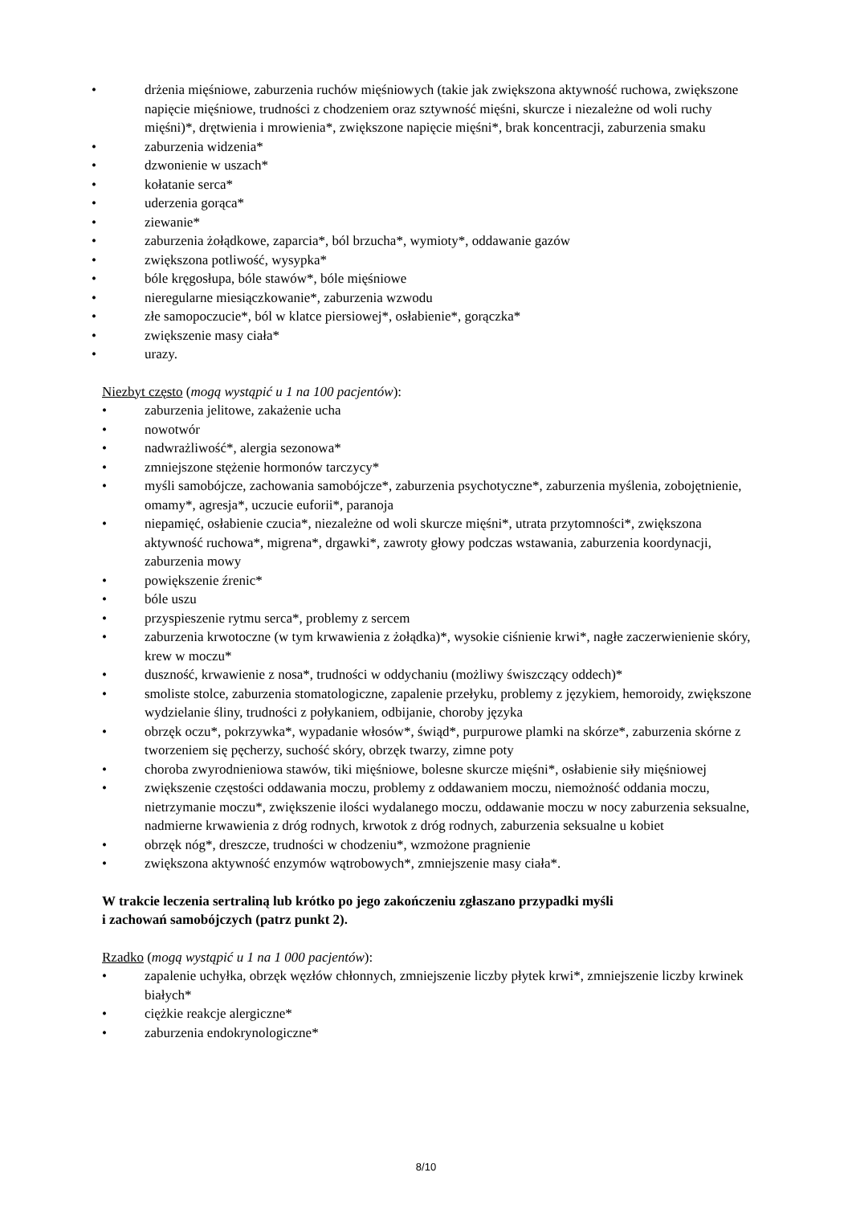• drżenia mięśniowe, zaburzenia ruchów mięśniowych (takie jak zwiększona aktywność ruchowa, zwiększone napięcie mięśniowe, trudności z chodzeniem oraz sztywność mięśni, skurcze i niezależne od woli ruchy mięśni)*, drętwienia i mrowienia*, zwiększone napięcie mięśni*, brak koncentracji, zaburzenia smaku
• zaburzenia widzenia*
• dzwonienie w uszach*
• kołatanie serca*
• uderzenia gorąca*
• ziewanie*
• zaburzenia żołądkowe, zaparcia*, ból brzucha*, wymioty*, oddawanie gazów
• zwiększona potliwość, wysypka*
• bóle kręgosłupa, bóle stawów*, bóle mięśniowe
• nieregularne miesiączkowanie*, zaburzenia wzwodu
• złe samopoczucie*, ból w klatce piersiowej*, osłabienie*, gorączka*
• zwiększenie masy ciała*
• urazy.
Niezbyt często (mogą wystąpić u 1 na 100 pacjentów):
• zaburzenia jelitowe, zakażenie ucha
• nowotwór
• nadwrażliwość*, alergia sezonowa*
• zmniejszone stężenie hormonów tarczycy*
• myśli samobójcze, zachowania samobójcze*, zaburzenia psychotyczne*, zaburzenia myślenia, zobojętnienie, omamy*, agresja*, uczucie euforii*, paranoja
• niepamięć, osłabienie czucia*, niezależne od woli skurcze mięśni*, utrata przytomności*, zwiększona aktywność ruchowa*, migrena*, drgawki*, zawroty głowy podczas wstawania, zaburzenia koordynacji, zaburzenia mowy
• powiększenie źrenic*
• bóle uszu
• przyspieszenie rytmu serca*, problemy z sercem
• zaburzenia krwotoczne (w tym krwawienia z żołądka)*, wysokie ciśnienie krwi*, nagłe zaczerwienienie skóry, krew w moczu*
• duszność, krwawienie z nosa*, trudności w oddychaniu (możliwy świszczący oddech)*
• smoliste stolce, zaburzenia stomatologiczne, zapalenie przełyku, problemy z językiem, hemoroidy, zwiększone wydzielanie śliny, trudności z połykaniem, odbijanie, choroby języka
• obrzęk oczu*, pokrzywka*, wypadanie włosów*, świąd*, purpurowe plamki na skórze*, zaburzenia skórne z tworzeniem się pęcherzy, suchość skóry, obrzęk twarzy, zimne poty
• choroba zwyrodnieniowa stawów, tiki mięśniowe, bolesne skurcze mięśni*, osłabienie siły mięśniowej
• zwiększenie częstości oddawania moczu, problemy z oddawaniem moczu, niemożność oddania moczu, nietrzymanie moczu*, zwiększenie ilości wydalanego moczu, oddawanie moczu w nocy zaburzenia seksualne, nadmierne krwawienia z dróg rodnych, krwotok z dróg rodnych, zaburzenia seksualne u kobiet
• obrzęk nóg*, dreszcze, trudności w chodzeniu*, wzmożone pragnienie
• zwiększona aktywność enzymów wątrobowych*, zmniejszenie masy ciała*.
W trakcie leczenia sertraliną lub krótko po jego zakończeniu zgłaszano przypadki myśli
i zachowań samobójczych (patrz punkt 2).
Rzadko (mogą wystąpić u 1 na 1 000 pacjentów):
• zapalenie uchyłka, obrzęk węzłów chłonnych, zmniejszenie liczby płytek krwi*, zmniejszenie liczby krwinek białych*
• ciężkie reakcje alergiczne*
• zaburzenia endokrynologiczne*
8/10